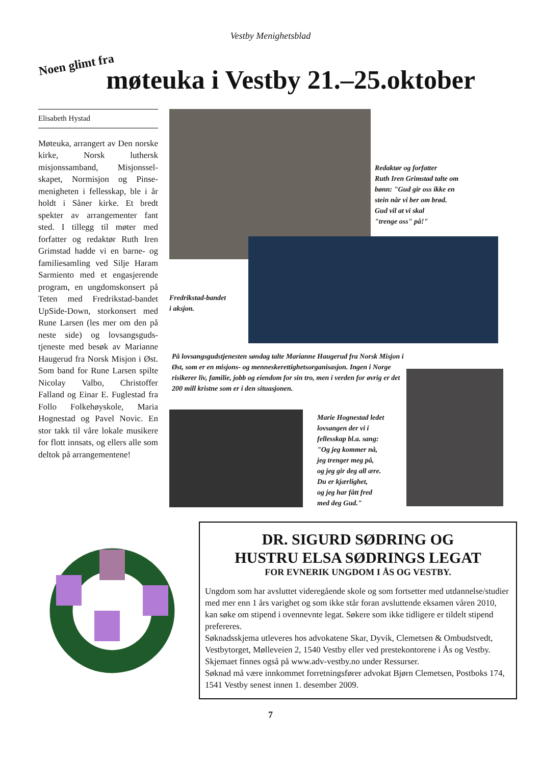Vestby Menighetsblad
Noen glimt fra møteuka i Vestby 21.–25.oktober
Elisabeth Hystad
Møteuka, arrangert av Den norske kirke, Norsk luthersk misjonssamband, Misjonssel­skapet, Normisjon og Pinse­menigheten i fellesskap, ble i år holdt i Såner kirke. Et bredt spekter av arrangementer fant sted. I tillegg til møter med forfatter og redaktør Ruth Iren Grimstad hadde vi en barne- og familiesamling ved Silje Haram Sarmiento med et en­gasjerende program, en ung­domskonsert på Teten med Fredrikstad-bandet UpSide-Down, storkonsert med Rune Larsen (les mer om den på neste side) og lovsangsguds­tjeneste med besøk av Mari­anne Haugerud fra Norsk Mi­sjon i Øst. Som band for Rune Larsen spilte Nicolay Valbo, Christoffer Falland og Einar E. Fuglestad fra Follo Folke­høyskole, Maria Hognestad og Pavel Novic. En stor takk til våre lokale musikere for flott innsats, og ellers alle som deltok på arrangementene!
Redaktør og forfatter
Ruth Iren Grimstad talte om
bønn: "Gud gir oss ikke en
stein når vi ber om brød.
Gud vil at vi skal
"trenge oss" på!"
Fredrikstad-bandet
i aksjon.
På lovsangsgudstjenesten søndag talte Marianne Haugerud fra Norsk Misjon i Øst, som er en misjons- og menneske­rettighetsorganisasjon. Ingen i Norge risikerer liv, familie, jobb og eiendom for sin tro, men i verden for øvrig er det 200 mill kristne som er i den situasjonen.
Marie Hognestad ledet
lovsangen der vi i
fellesskap bl.a. sang:
"Og jeg kommer nå,
jeg trenger meg på,
og jeg gir deg all ære.
Du er kjærlighet,
og jeg har fått fred
med deg Gud."
DR. SIGURD SØDRING OG
HUSTRU ELSA SØDRINGS LEGAT
FOR EVNERIK UNGDOM I ÅS OG VESTBY.
Ungdom som har avsluttet videregående skole og som fortsetter med utdannelse/studier med mer enn 1 års varighet og som ikke står foran av­sluttende eksamen våren 2010, kan søke om stipend i ovennevnte legat. Søkere som ikke tidligere er tildelt stipend prefereres.
Søknadsskjema utleveres hos advokatene Skar, Dyvik, Clemetsen & Ombudstvedt, Vestbytorget, Mølleveien 2, 1540 Vestby eller ved preste­kontorene i Ås og Vestby. Skjemaet finnes også på www.adv-vestby.no under Ressurser.
Søknad må være innkommet forretningsfører advokat Bjørn Clemetsen, Postboks 174, 1541 Vestby senest innen 1. desember 2009.
7